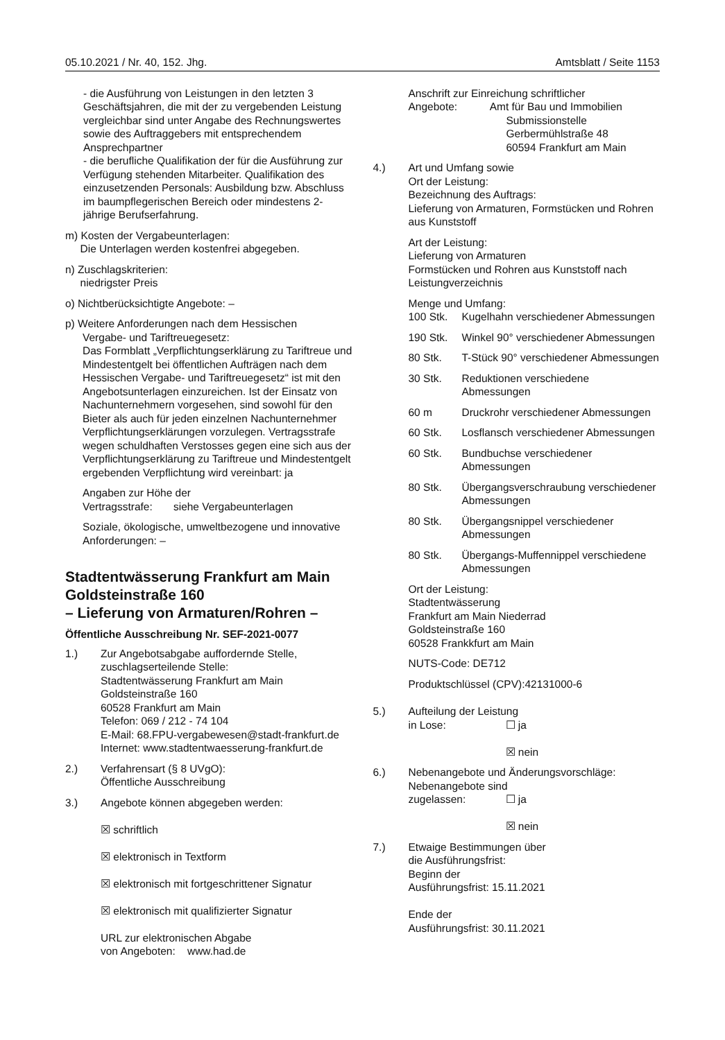05.10.2021 / Nr. 40, 152. Jhg. Amtsblatt / Seite 1153
- die Ausführung von Leistungen in den letzten 3 Geschäftsjahren, die mit der zu vergebenden Leistung vergleichbar sind unter Angabe des Rechnungswertes sowie des Auftraggebers mit entsprechendem Ansprechpartner
- die berufliche Qualifikation der für die Ausführung zur Verfügung stehenden Mitarbeiter. Qualifikation des einzusetzenden Personals: Ausbildung bzw. Abschluss im baumpflegerischen Bereich oder mindestens 2-jährige Berufserfahrung.
m) Kosten der Vergabeunterlagen:
Die Unterlagen werden kostenfrei abgegeben.
n) Zuschlagskriterien:
niedrigster Preis
o) Nichtberücksichtigte Angebote: –
p) Weitere Anforderungen nach dem Hessischen
Vergabe- und Tariftreuegesetz:
Das Formblatt „Verpflichtungserklärung zu Tariftreue und Mindestentgelt bei öffentlichen Aufträgen nach dem Hessischen Vergabe- und Tariftreuegesetz“ ist mit den Angebotsunterlagen einzureichen. Ist der Einsatz von Nachunternehmern vorgesehen, sind sowohl für den Bieter als auch für jeden einzelnen Nachunternehmer Verpflichtungserklärungen vorzulegen. Vertragsstrafe wegen schuldhaften Verstosses gegen eine sich aus der Verpflichtungserklärung zu Tariftreue und Mindestentgelt ergebenden Verpflichtung wird vereinbart: ja
Angaben zur Höhe der
Vertragsstrafe: siehe Vergabeunterlagen
Soziale, ökologische, umweltbezogene und innovative Anforderungen: –
Stadtentwässerung Frankfurt am Main Goldsteinstraße 160
– Lieferung von Armaturen/Rohren –
Öffentliche Ausschreibung Nr. SEF-2021-0077
1.) Zur Angebotsabgabe auffordernde Stelle, zuschlagserteilende Stelle:
Stadtentwässerung Frankfurt am Main
Goldsteinstraße 160
60528 Frankfurt am Main
Telefon: 069 / 212 - 74 104
E-Mail: 68.FPU-vergabewesen@stadt-frankfurt.de
Internet: www.stadtentwaesserung-frankfurt.de
2.) Verfahrensart (§ 8 UVgO):
Öffentliche Ausschreibung
3.) Angebote können abgegeben werden:
☒ schriftlich
☒ elektronisch in Textform
☒ elektronisch mit fortgeschrittener Signatur
☒ elektronisch mit qualifizierter Signatur
URL zur elektronischen Abgabe
von Angeboten: www.had.de
Anschrift zur Einreichung schriftlicher
Angebote: Amt für Bau und Immobilien
Submissionstelle
Gerbermühlstraße 48
60594 Frankfurt am Main
4.) Art und Umfang sowie
Ort der Leistung:
Bezeichnung des Auftrags:
Lieferung von Armaturen, Formstücken und Rohren aus Kunststoff
Art der Leistung:
Lieferung von Armaturen
Formstücken und Rohren aus Kunststoff nach Leistungverzeichnis
Menge und Umfang:
100 Stk. Kugelhahn verschiedener Abmessungen
190 Stk. Winkel 90° verschiedener Abmessungen
80 Stk. T-Stück 90° verschiedener Abmessungen
30 Stk. Reduktionen verschiedene Abmessungen
60 m Druckrohr verschiedener Abmessungen
60 Stk. Losflansch verschiedener Abmessungen
60 Stk. Bundbuchse verschiedener Abmessungen
80 Stk. Übergangsverschraubung verschiedener Abmessungen
80 Stk. Übergangsnippel verschiedener Abmessungen
80 Stk. Übergangs-Muffennippel verschiedene Abmessungen
Ort der Leistung:
Stadtentwässerung
Frankfurt am Main Niederrad
Goldsteinstraße 160
60528 Frankkfurt am Main
NUTS-Code: DE712
Produktschlüssel (CPV):42131000-6
5.) Aufteilung der Leistung
in Lose: ☐ ja
☒ nein
6.) Nebenangebote und Änderungsvorschläge:
Nebenangebote sind
zugelassen: ☐ ja
☒ nein
7.) Etwaige Bestimmungen über
die Ausführungsfrist:
Beginn der
Ausführungsfrist: 15.11.2021
Ende der
Ausführungsfrist: 30.11.2021